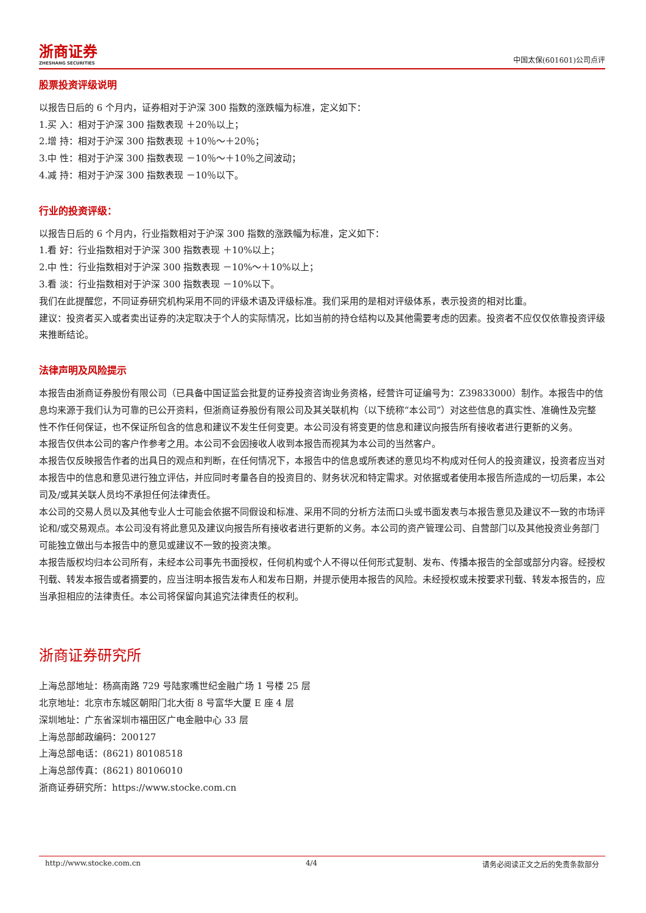浙商证券
ZHESHANG SECURITIES
中国太保(601601)公司点评
股票投资评级说明
以报告日后的 6 个月内，证券相对于沪深 300 指数的涨跌幅为标准，定义如下：
1.买 入：相对于沪深 300 指数表现 ＋20％以上；
2.增 持：相对于沪深 300 指数表现 ＋10％～＋20％；
3.中 性：相对于沪深 300 指数表现 －10％～＋10％之间波动；
4.减 持：相对于沪深 300 指数表现 －10％以下。
行业的投资评级：
以报告日后的 6 个月内，行业指数相对于沪深 300 指数的涨跌幅为标准，定义如下：
1.看 好：行业指数相对于沪深 300 指数表现 ＋10%以上；
2.中 性：行业指数相对于沪深 300 指数表现 －10%～＋10%以上；
3.看 淡：行业指数相对于沪深 300 指数表现 －10%以下。
我们在此提醒您，不同证券研究机构采用不同的评级术语及评级标准。我们采用的是相对评级体系，表示投资的相对比重。
建议：投资者买入或者卖出证券的决定取决于个人的实际情况，比如当前的持仓结构以及其他需要考虑的因素。投资者不应仅仅依靠投资评级来推断结论。
法律声明及风险提示
本报告由浙商证券股份有限公司（已具备中国证监会批复的证券投资咨询业务资格，经营许可证编号为：Z39833000）制作。本报告中的信息均来源于我们认为可靠的已公开资料，但浙商证券股份有限公司及其关联机构（以下统称“本公司”）对这些信息的真实性、准确性及完整性不作任何保证，也不保证所包含的信息和建议不发生任何变更。本公司没有将变更的信息和建议向报告所有接收者进行更新的义务。
本报告仅供本公司的客户作参考之用。本公司不会因接收人收到本报告而视其为本公司的当然客户。
本报告仅反映报告作者的出具日的观点和判断，在任何情况下，本报告中的信息或所表述的意见均不构成对任何人的投资建议，投资者应当对本报告中的信息和意见进行独立评估，并应同时考量各自的投资目的、财务状况和特定需求。对依据或者使用本报告所造成的一切后果，本公司及/或其关联人员均不承担任何法律责任。
本公司的交易人员以及其他专业人士可能会依据不同假设和标准、采用不同的分析方法而口头或书面发表与本报告意见及建议不一致的市场评论和/或交易观点。本公司没有将此意见及建议向报告所有接收者进行更新的义务。本公司的资产管理公司、自营部门以及其他投资业务部门可能独立做出与本报告中的意见或建议不一致的投资决策。
本报告版权均归本公司所有，未经本公司事先书面授权，任何机构或个人不得以任何形式复制、发布、传播本报告的全部或部分内容。经授权刊载、转发本报告或者摘要的，应当注明本报告发布人和发布日期，并提示使用本报告的风险。未经授权或未按要求刊载、转发本报告的，应当承担相应的法律责任。本公司将保留向其追究法律责任的权利。
浙商证券研究所
上海总部地址：杨高南路 729 号陆家嘴世纪金融广场 1 号楼 25 层
北京地址：北京市东城区朝阳门北大街 8 号富华大厦 E 座 4 层
深圳地址：广东省深圳市福田区广电金融中心 33 层
上海总部邮政编码：200127
上海总部电话：(8621) 80108518
上海总部传真：(8621) 80106010
浙商证券研究所：https://www.stocke.com.cn
http://www.stocke.com.cn 4/4 请务必阅读正文之后的免责条款部分